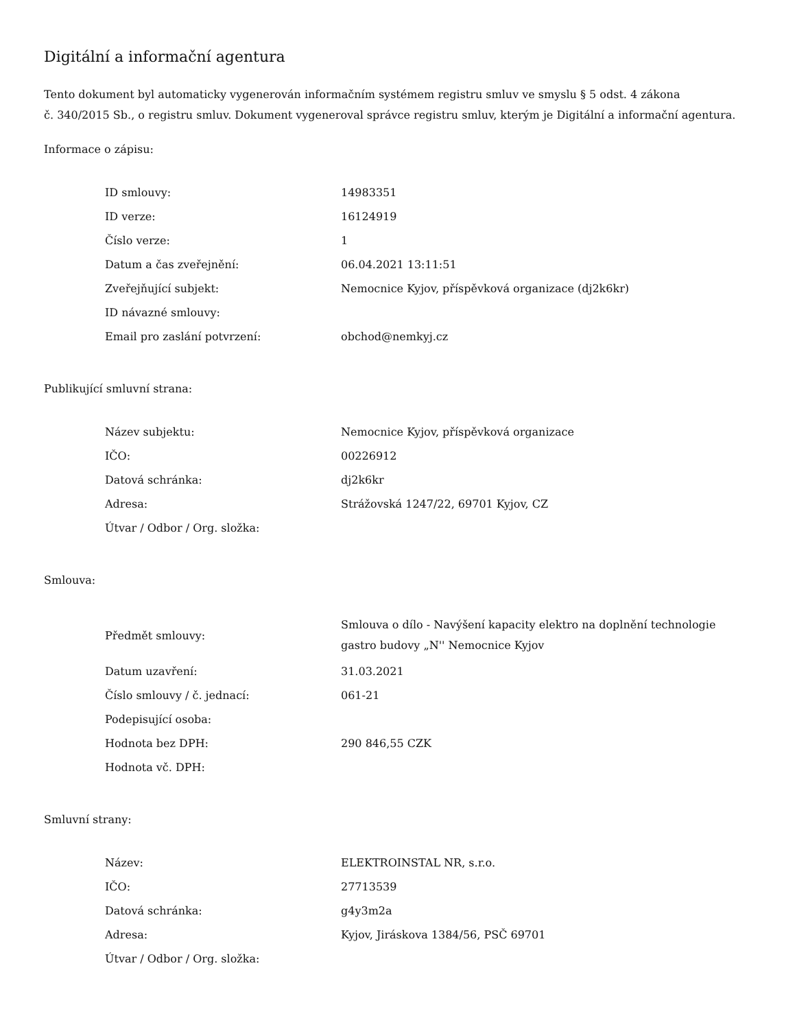Digitální a informační agentura
Tento dokument byl automaticky vygenerován informačním systémem registru smluv ve smyslu § 5 odst. 4 zákona
č. 340/2015 Sb., o registru smluv. Dokument vygeneroval správce registru smluv, kterým je Digitální a informační agentura.
Informace o zápisu:
| ID smlouvy: | 14983351 |
| ID verze: | 16124919 |
| Číslo verze: | 1 |
| Datum a čas zveřejnění: | 06.04.2021 13:11:51 |
| Zveřejňující subjekt: | Nemocnice Kyjov, příspěvková organizace (dj2k6kr) |
| ID návazné smlouvy: | |
| Email pro zaslání potvrzení: | obchod@nemkyj.cz |
Publikující smluvní strana:
| Název subjektu: | Nemocnice Kyjov, příspěvková organizace |
| IČO: | 00226912 |
| Datová schránka: | dj2k6kr |
| Adresa: | Strážovská 1247/22, 69701 Kyjov, CZ |
| Útvar / Odbor / Org. složka: | |
Smlouva:
| Předmět smlouvy: | Smlouva o dílo - Navýšení kapacity elektro na doplnění technologie gastro budovy „N'' Nemocnice Kyjov |
| Datum uzavření: | 31.03.2021 |
| Číslo smlouvy / č. jednací: | 061-21 |
| Podepisující osoba: | |
| Hodnota bez DPH: | 290 846,55 CZK |
| Hodnota vč. DPH: | |
Smluvní strany:
| Název: | ELEKTROINSTAL NR, s.r.o. |
| IČO: | 27713539 |
| Datová schránka: | g4y3m2a |
| Adresa: | Kyjov, Jiráskova 1384/56, PSČ 69701 |
| Útvar / Odbor / Org. složka: | |